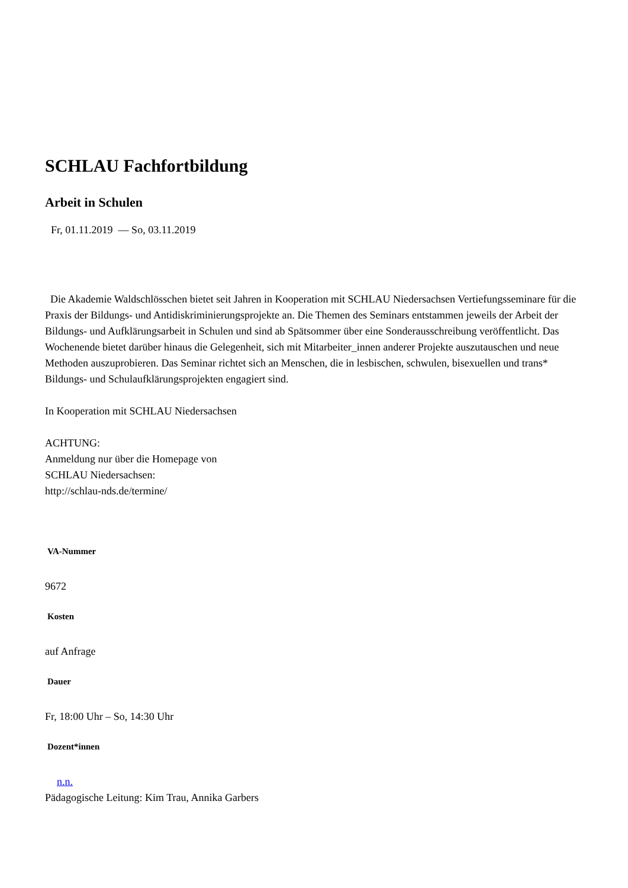SCHLAU Fachfortbildung
Arbeit in Schulen
Fr, 01.11.2019 — So, 03.11.2019
Die Akademie Waldschlösschen bietet seit Jahren in Kooperation mit SCHLAU Niedersachsen Vertiefungsseminare für die Praxis der Bildungs- und Antidiskriminierungsprojekte an. Die Themen des Seminars entstammen jeweils der Arbeit der Bildungs- und Aufklärungsarbeit in Schulen und sind ab Spätsommer über eine Sonderausschreibung veröffentlicht. Das Wochenende bietet darüber hinaus die Gelegenheit, sich mit Mitarbeiter_innen anderer Projekte auszutauschen und neue Methoden auszuprobieren. Das Seminar richtet sich an Menschen, die in lesbischen, schwulen, bisexuellen und trans* Bildungs- und Schulaufklärungsprojekten engagiert sind.
In Kooperation mit SCHLAU Niedersachsen
ACHTUNG:
Anmeldung nur über die Homepage von
SCHLAU Niedersachsen:
http://schlau-nds.de/termine/
VA-Nummer
9672
Kosten
auf Anfrage
Dauer
Fr, 18:00 Uhr – So, 14:30 Uhr
Dozent*innen
n.n.
Pädagogische Leitung: Kim Trau, Annika Garbers